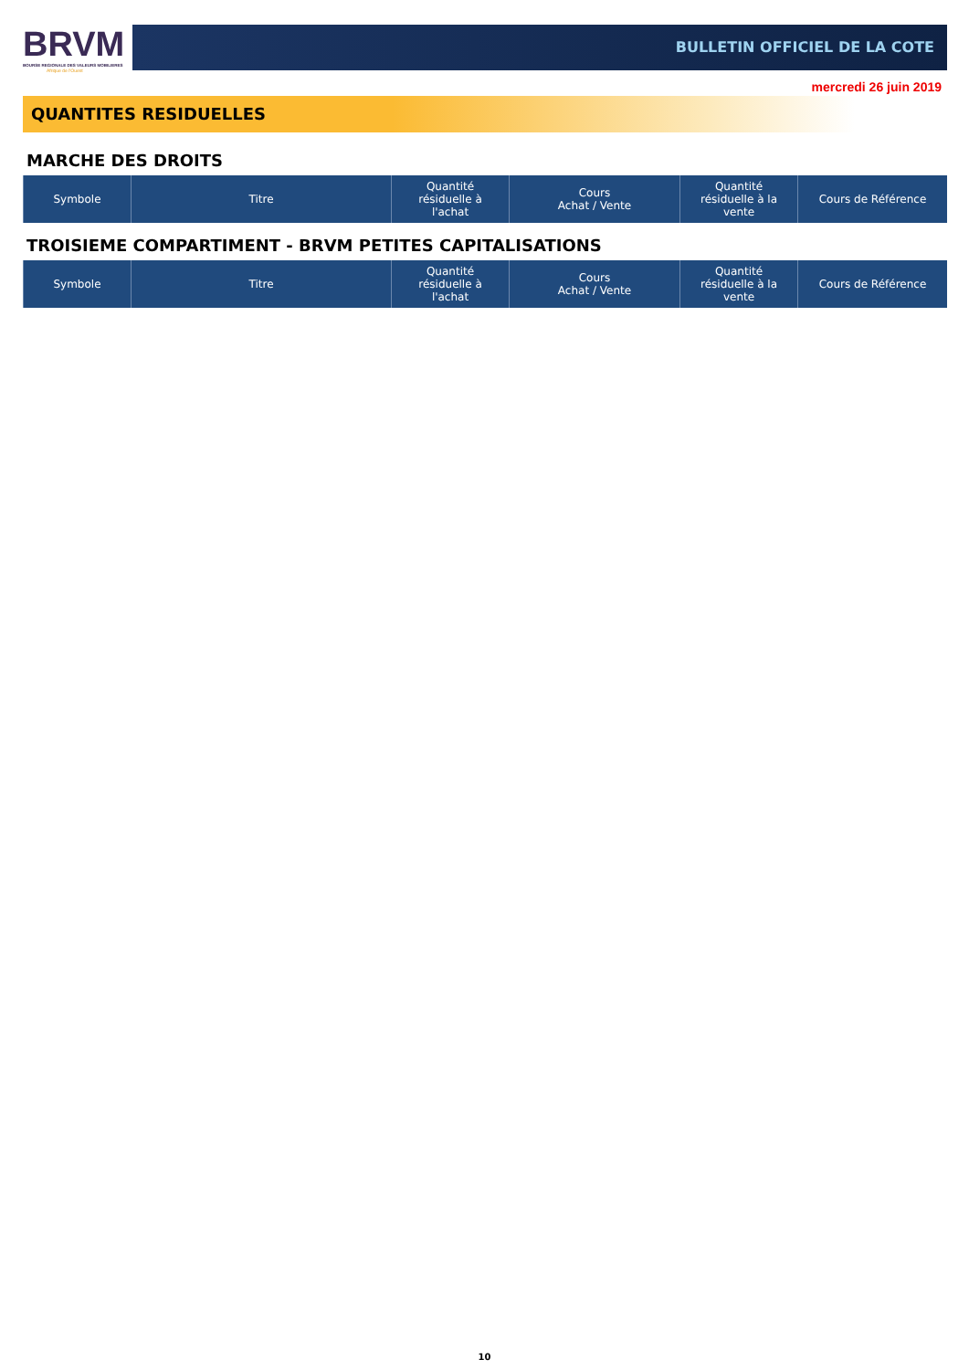BRVM
BOURSE REGIONALE DES VALEURS MOBILIERES
Afrique de l'Ouest
BULLETIN OFFICIEL DE LA COTE
mercredi 26 juin 2019
QUANTITES RESIDUELLES
MARCHE DES DROITS
| Symbole | Titre | Quantité résiduelle à l'achat | Cours Achat / Vente | Quantité résiduelle à la vente | Cours de Référence |
| --- | --- | --- | --- | --- | --- |
TROISIEME COMPARTIMENT - BRVM PETITES CAPITALISATIONS
| Symbole | Titre | Quantité résiduelle à l'achat | Cours Achat / Vente | Quantité résiduelle à la vente | Cours de Référence |
| --- | --- | --- | --- | --- | --- |
10